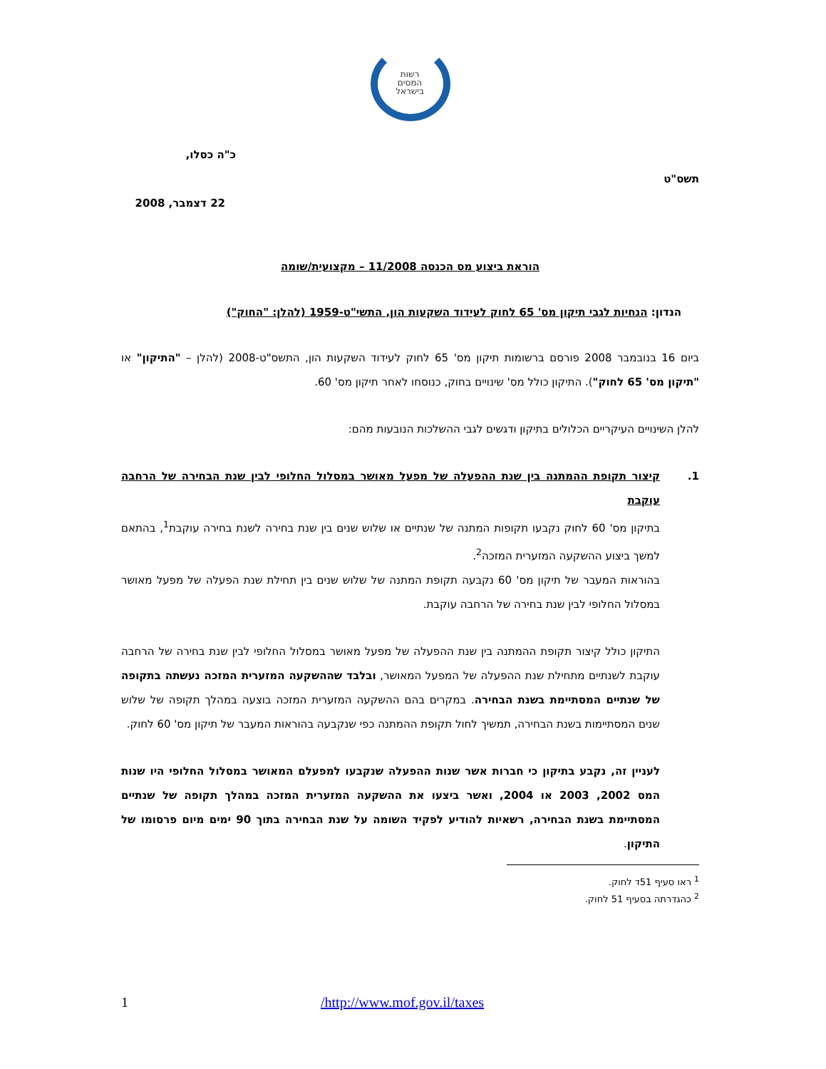רשות
המסים
בישראל
כ"ה כסלו,
תשס"ט
22 דצמבר, 2008
הוראת ביצוע מס הכנסה 11/2008 – מקצועית/שומה
הנדון: הנחיות לגבי תיקון מס' 65 לחוק לעידוד השקעות הון, התשי"ט-1959 (להלן: "החוק")
ביום 16 בנובמבר 2008 פורסם ברשומות תיקון מס' 65 לחוק לעידוד השקעות הון, התשס"ט-2008 (להלן – "התיקון" או "תיקון מס' 65 לחוק"). התיקון כולל מס' שינויים בחוק, כנוסחו לאחר תיקון מס' 60.
להלן השינויים העיקריים הכלולים בתיקון ודגשים לגבי ההשלכות הנובעות מהם:
1. קיצור תקופת ההמתנה בין שנת ההפעלה של מפעל מאושר במסלול החלופי לבין שנת הבחירה של הרחבה עוקבת
בתיקון מס' 60 לחוק נקבעו תקופות המתנה של שנתיים או שלוש שנים בין שנת בחירה לשנת בחירה עוקבת<sup>1</sup>, בהתאם למשך ביצוע ההשקעה המזערית המזכה<sup>2</sup>.
בהוראות המעבר של תיקון מס' 60 נקבעה תקופת המתנה של שלוש שנים בין תחילת שנת הפעלה של מפעל מאושר במסלול החלופי לבין שנת בחירה של הרחבה עוקבת.
התיקון כולל קיצור תקופת ההמתנה בין שנת ההפעלה של מפעל מאושר במסלול החלופי לבין שנת בחירה של הרחבה עוקבת לשנתיים מתחילת שנת ההפעלה של המפעל המאושר, ובלבד שההשקעה המזערית המזכה נעשתה בתקופה של שנתיים המסתיימת בשנת הבחירה. במקרים בהם ההשקעה המזערית המזכה בוצעה במהלך תקופה של שלוש שנים המסתיימות בשנת הבחירה, תמשיך לחול תקופת ההמתנה כפי שנקבעה בהוראות המעבר של תיקון מס' 60 לחוק.
לעניין זה, נקבע בתיקון כי חברות אשר שנות ההפעלה שנקבעו למפעלם המאושר במסלול החלופי היו שנות המס 2002, 2003 או 2004, ואשר ביצעו את ההשקעה המזערית המזכה במהלך תקופה של שנתיים המסתיימת בשנת הבחירה, רשאיות להודיע לפקיד השומה על שנת הבחירה בתוך 90 ימים מיום פרסומו של התיקון.
<sup>1</sup> ראו סעיף 51ד לחוק.
<sup>2</sup> כהגדרתה בסעיף 51 לחוק.
1 /http://www.mof.gov.il/taxes